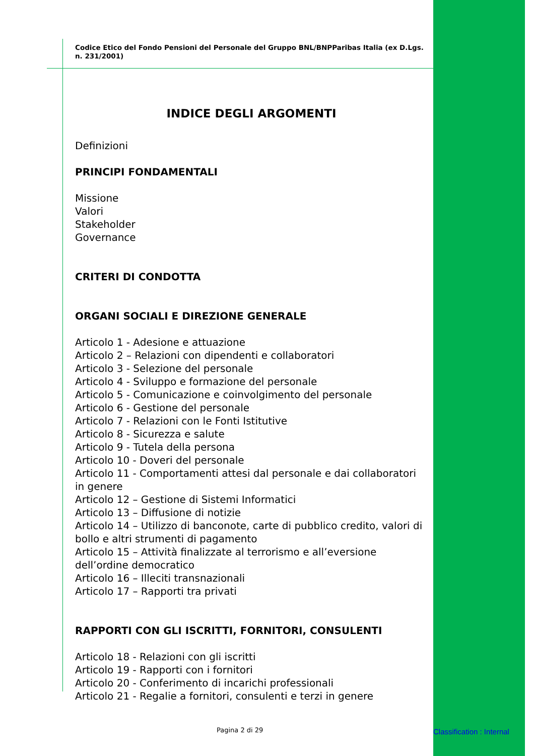Codice Etico del Fondo Pensioni del Personale del Gruppo BNL/BNPParibas Italia (ex D.Lgs. n. 231/2001)
INDICE DEGLI ARGOMENTI
Definizioni
PRINCIPI FONDAMENTALI
Missione
Valori
Stakeholder
Governance
CRITERI DI CONDOTTA
ORGANI SOCIALI E DIREZIONE GENERALE
Articolo 1 - Adesione e attuazione
Articolo 2 – Relazioni con dipendenti e collaboratori
Articolo 3 - Selezione del personale
Articolo 4 - Sviluppo e formazione del personale
Articolo 5 - Comunicazione e coinvolgimento del personale
Articolo 6 - Gestione del personale
Articolo 7 - Relazioni con le Fonti Istitutive
Articolo 8 - Sicurezza e salute
Articolo 9 - Tutela della persona
Articolo 10 - Doveri del personale
Articolo 11 - Comportamenti attesi dal personale e dai collaboratori in genere
Articolo 12 – Gestione di Sistemi Informatici
Articolo 13 – Diffusione di notizie
Articolo 14 – Utilizzo di banconote, carte di pubblico credito, valori di bollo e altri strumenti di pagamento
Articolo 15 – Attività finalizzate al terrorismo e all’eversione dell’ordine democratico
Articolo 16 – Illeciti transnazionali
Articolo 17 – Rapporti tra privati
RAPPORTI CON GLI ISCRITTI, FORNITORI, CONSULENTI
Articolo 18 - Relazioni con gli iscritti
Articolo 19 - Rapporti con i fornitori
Articolo 20 - Conferimento di incarichi professionali
Articolo 21 - Regalie a fornitori, consulenti e terzi in genere
Pagina 2 di 29 Classification : Internal